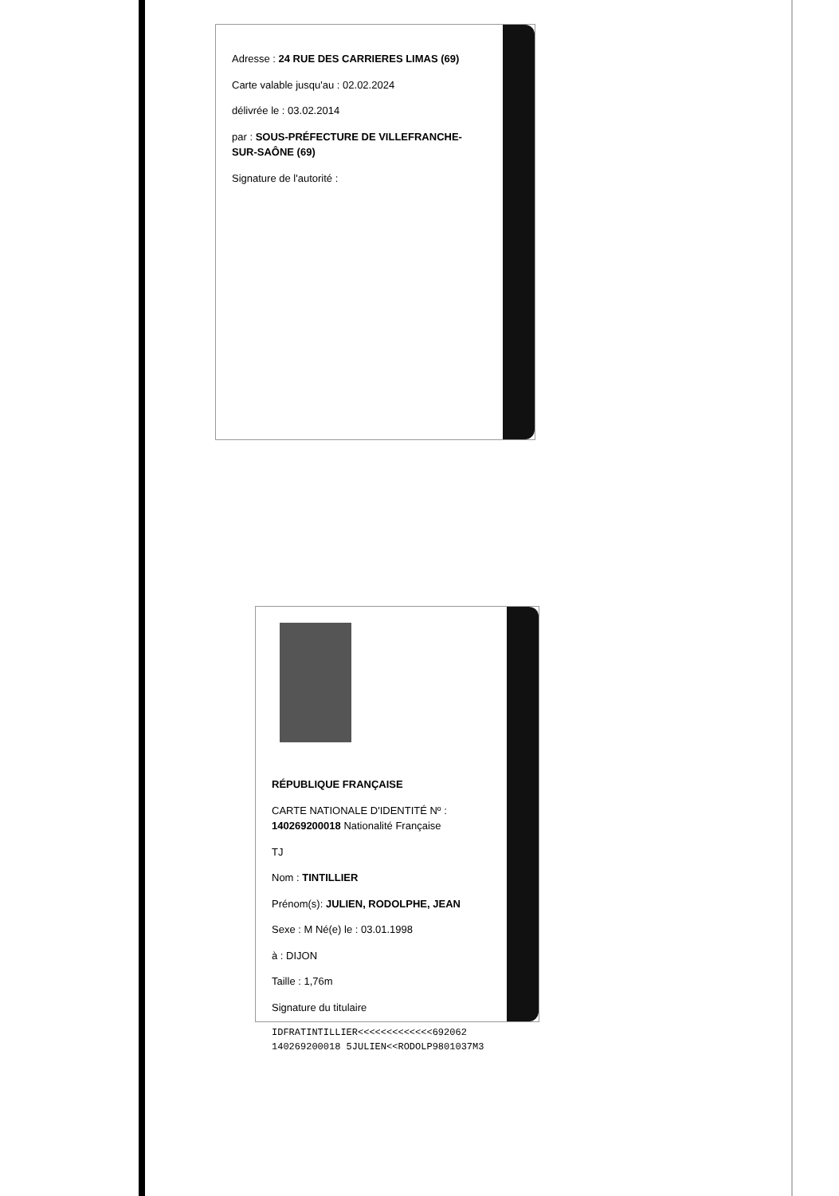Adresse : 24 RUE DES CARRIERES LIMAS (69)
Carte valable jusqu'au : 02.02.2024
délivrée le : 03.02.2014
par : SOUS-PRÉFECTURE DE VILLEFRANCHE-SUR-SAÔNE (69)
Signature de l'autorité :
RÉPUBLIQUE FRANÇAISE
CARTE NATIONALE D'IDENTITÉ Nº : 140269200018 Nationalité Française
TJ
Nom : TINTILLIER
Prénom(s): JULIEN, RODOLPHE, JEAN
Sexe : M Né(e) le : 03.01.1998
à : DIJON
Taille : 1,76m
Signature du titulaire
IDFRATINTILLIER<<<<<<<<<<<<<692062
140269200018 5JULIEN<<RODOLP9801037M3